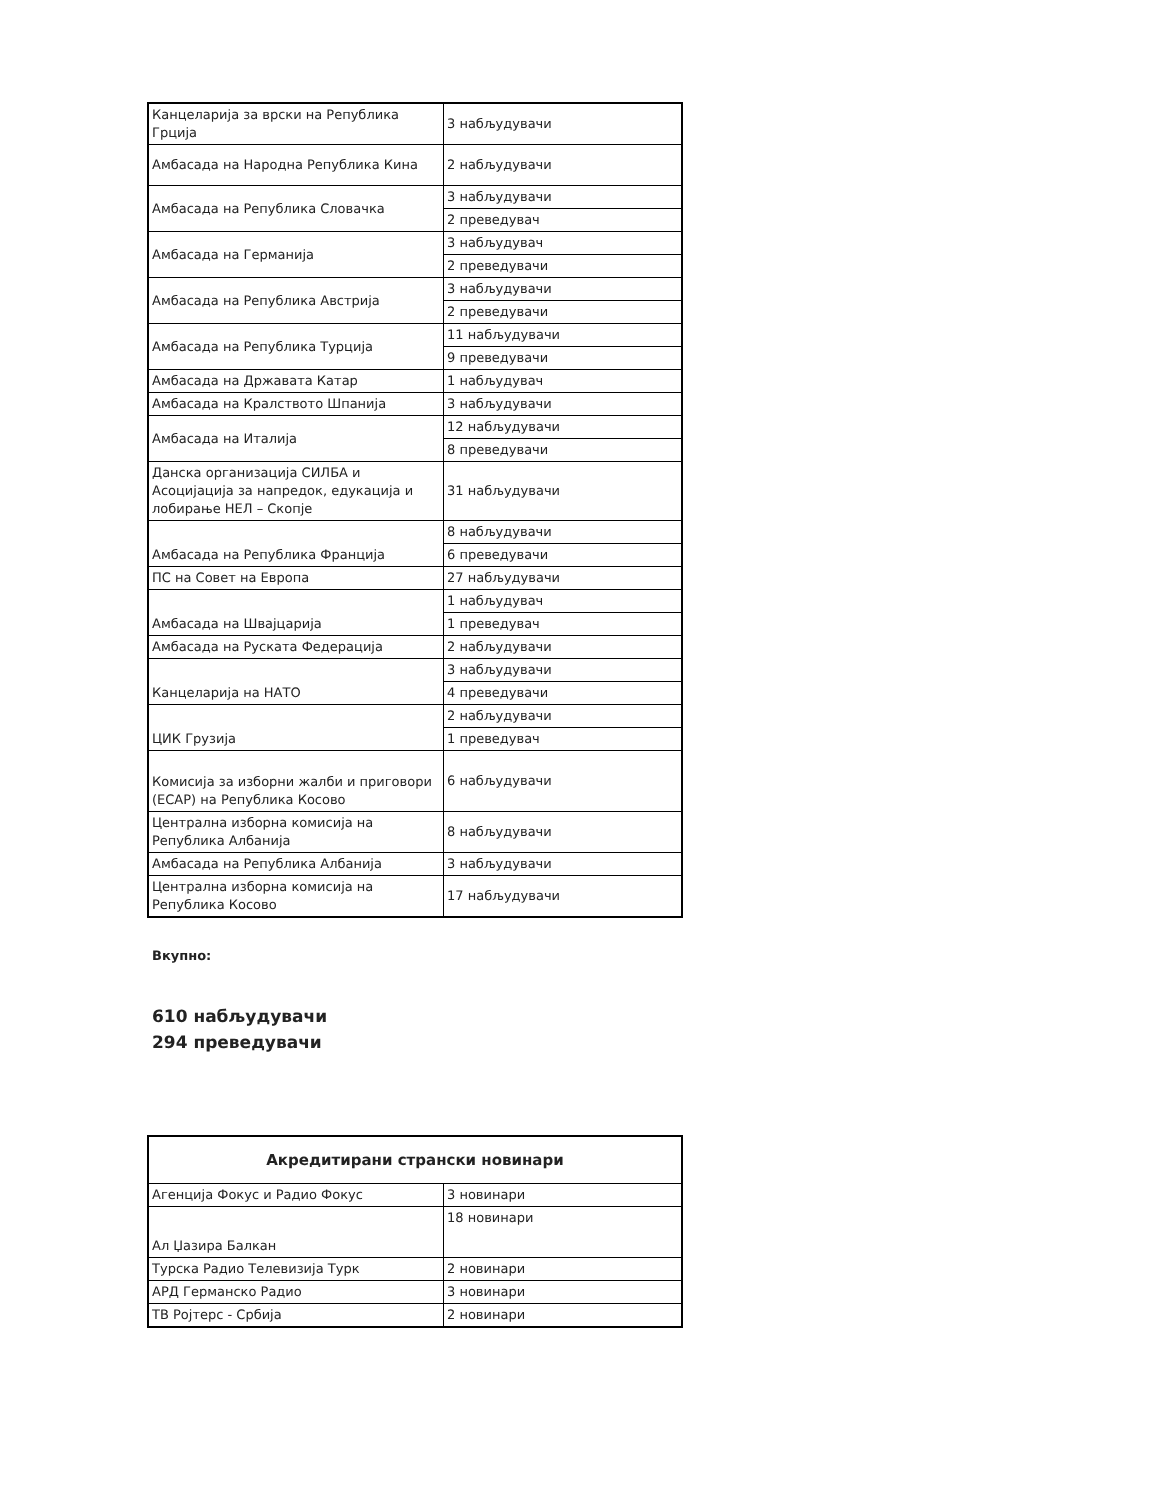| Канцеларија за врски на Република Грција | 3 набљудувачи |
| Амбасада на Народна Република Кина | 2 набљудувачи |
| Амбасада на Република Словачка | 3 набљудувачи |
| | 2 преведувач |
| Амбасада на Германија | 3 набљудувач |
| | 2 преведувачи |
| Амбасада на Република Австрија | 3 набљудувачи |
| | 2 преведувачи |
| Амбасада на Република Турција | 11 набљудувачи |
| | 9 преведувачи |
| Амбасада на Државата Катар | 1 набљудувач |
| Амбасада на Кралството Шпанија | 3 набљудувачи |
| Амбасада на Италија | 12 набљудувачи |
| | 8 преведувачи |
| Данска организација СИЛБА и Асоцијација за напредок, едукација и лобирање НЕЛ – Скопје | 31 набљудувачи |
| Амбасада на Република Франција | 8 набљудувачи |
| | 6 преведувачи |
| ПС на Совет на Европа | 27 набљудувачи |
| Амбасада на Швајцарија | 1 набљудувач |
| | 1 преведувач |
| Амбасада на Руската Федерација | 2 набљудувачи |
| Канцеларија на НАТО | 3 набљудувачи |
| | 4 преведувачи |
| ЦИК Грузија | 2 набљудувачи |
| | 1 преведувач |
| Комисија за изборни жалби и приговори (ЕСАР) на Република Косово | 6 набљудувачи |
| Централна изборна комисија на Република Албанија | 8 набљудувачи |
| Амбасада на Република Албанија | 3 набљудувачи |
| Централна изборна комисија на Република Косово | 17 набљудувачи |
Вкупно:
610 набљудувачи
294 преведувачи
| Акредитирани странски новинари | |
| --- | --- |
| Агенција Фокус и Радио Фокус | 3 новинари |
| Ал Џазира Балкан | 18 новинари |
| Турска Радио Телевизија Турк | 2 новинари |
| АРД Германско Радио | 3 новинари |
| ТВ Ројтерс - Србија | 2 новинари |